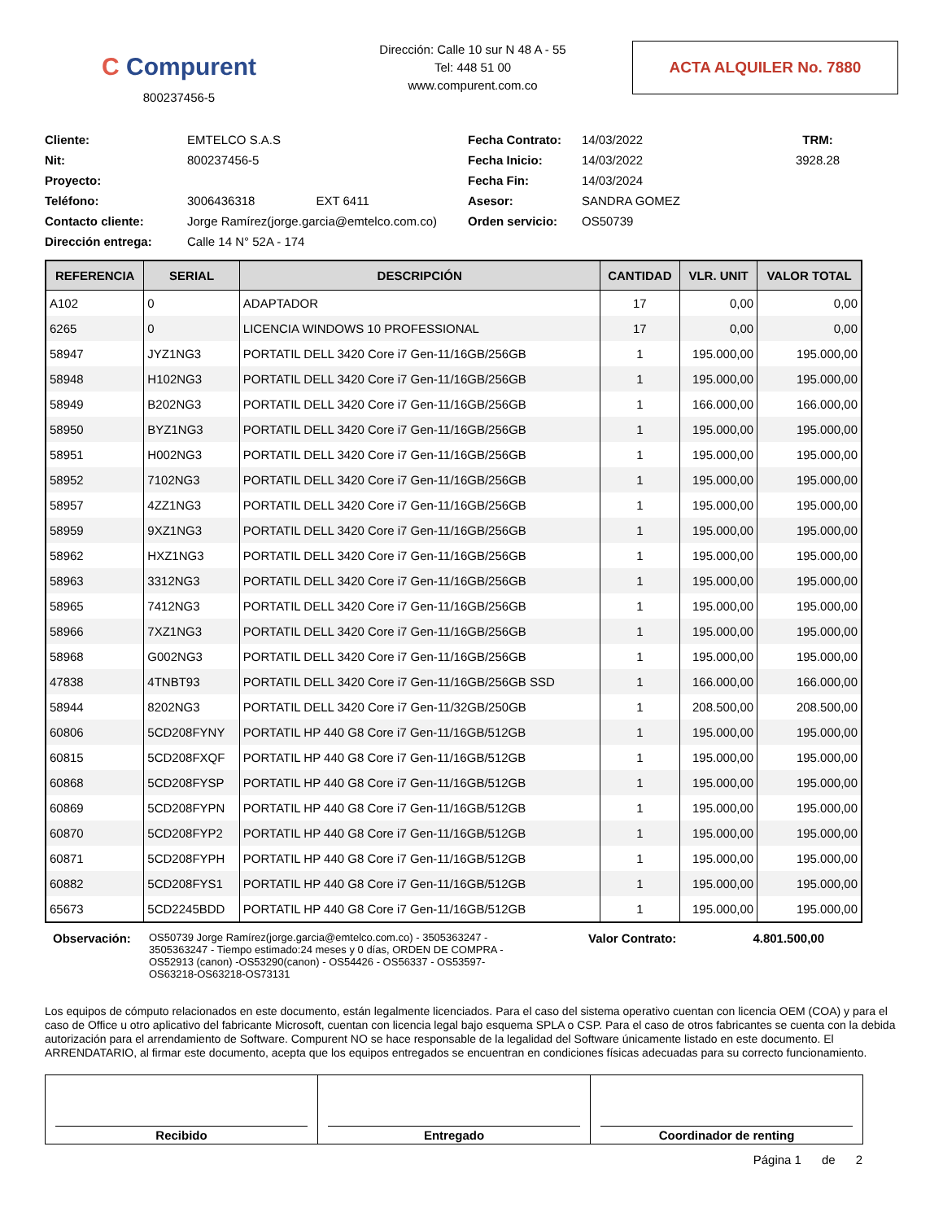C Compurent
800237456-5
Dirección: Calle 10 sur N 48 A - 55
Tel: 448 51 00
www.compurent.com.co
ACTA ALQUILER No. 7880
Cliente:
EMTELCO S.A.S
Fecha Contrato:
14/03/2022
TRM: Nit:
800237456-5
Fecha Inicio:
14/03/2022
3928.28
Proyecto:
Fecha Fin:
14/03/2024
Teléfono:
3006436318 EXT 6411
Asesor:
SANDRA GOMEZ
Contacto cliente:
Jorge Ramírez(jorge.garcia@emtelco.com.co)
Orden servicio:
OS50739
Dirección entrega:
Calle 14 N° 52A - 174
| REFERENCIA | SERIAL | DESCRIPCIÓN | CANTIDAD | VLR. UNIT | VALOR TOTAL |
| --- | --- | --- | --- | --- | --- |
| A102 | 0 | ADAPTADOR | 17 | 0,00 | 0,00 |
| 6265 | 0 | LICENCIA WINDOWS 10 PROFESSIONAL | 17 | 0,00 | 0,00 |
| 58947 | JYZ1NG3 | PORTATIL DELL 3420 Core i7 Gen-11/16GB/256GB | 1 | 195.000,00 | 195.000,00 |
| 58948 | H102NG3 | PORTATIL DELL 3420 Core i7 Gen-11/16GB/256GB | 1 | 195.000,00 | 195.000,00 |
| 58949 | B202NG3 | PORTATIL DELL 3420 Core i7 Gen-11/16GB/256GB | 1 | 166.000,00 | 166.000,00 |
| 58950 | BYZ1NG3 | PORTATIL DELL 3420 Core i7 Gen-11/16GB/256GB | 1 | 195.000,00 | 195.000,00 |
| 58951 | H002NG3 | PORTATIL DELL 3420 Core i7 Gen-11/16GB/256GB | 1 | 195.000,00 | 195.000,00 |
| 58952 | 7102NG3 | PORTATIL DELL 3420 Core i7 Gen-11/16GB/256GB | 1 | 195.000,00 | 195.000,00 |
| 58957 | 4ZZ1NG3 | PORTATIL DELL 3420 Core i7 Gen-11/16GB/256GB | 1 | 195.000,00 | 195.000,00 |
| 58959 | 9XZ1NG3 | PORTATIL DELL 3420 Core i7 Gen-11/16GB/256GB | 1 | 195.000,00 | 195.000,00 |
| 58962 | HXZ1NG3 | PORTATIL DELL 3420 Core i7 Gen-11/16GB/256GB | 1 | 195.000,00 | 195.000,00 |
| 58963 | 3312NG3 | PORTATIL DELL 3420 Core i7 Gen-11/16GB/256GB | 1 | 195.000,00 | 195.000,00 |
| 58965 | 7412NG3 | PORTATIL DELL 3420 Core i7 Gen-11/16GB/256GB | 1 | 195.000,00 | 195.000,00 |
| 58966 | 7XZ1NG3 | PORTATIL DELL 3420 Core i7 Gen-11/16GB/256GB | 1 | 195.000,00 | 195.000,00 |
| 58968 | G002NG3 | PORTATIL DELL 3420 Core i7 Gen-11/16GB/256GB | 1 | 195.000,00 | 195.000,00 |
| 47838 | 4TNBT93 | PORTATIL DELL 3420 Core i7 Gen-11/16GB/256GB SSD | 1 | 166.000,00 | 166.000,00 |
| 58944 | 8202NG3 | PORTATIL DELL 3420 Core i7 Gen-11/32GB/250GB | 1 | 208.500,00 | 208.500,00 |
| 60806 | 5CD208FYNY | PORTATIL HP 440 G8 Core i7 Gen-11/16GB/512GB | 1 | 195.000,00 | 195.000,00 |
| 60815 | 5CD208FXQF | PORTATIL HP 440 G8 Core i7 Gen-11/16GB/512GB | 1 | 195.000,00 | 195.000,00 |
| 60868 | 5CD208FYSP | PORTATIL HP 440 G8 Core i7 Gen-11/16GB/512GB | 1 | 195.000,00 | 195.000,00 |
| 60869 | 5CD208FYPN | PORTATIL HP 440 G8 Core i7 Gen-11/16GB/512GB | 1 | 195.000,00 | 195.000,00 |
| 60870 | 5CD208FYP2 | PORTATIL HP 440 G8 Core i7 Gen-11/16GB/512GB | 1 | 195.000,00 | 195.000,00 |
| 60871 | 5CD208FYPH | PORTATIL HP 440 G8 Core i7 Gen-11/16GB/512GB | 1 | 195.000,00 | 195.000,00 |
| 60882 | 5CD208FYS1 | PORTATIL HP 440 G8 Core i7 Gen-11/16GB/512GB | 1 | 195.000,00 | 195.000,00 |
| 65673 | 5CD2245BDD | PORTATIL HP 440 G8 Core i7 Gen-11/16GB/512GB | 1 | 195.000,00 | 195.000,00 |
Observación:
OS50739 Jorge Ramírez(jorge.garcia@emtelco.com.co) - 3505363247 - 3505363247 - Tiempo estimado:24 meses y 0 días, ORDEN DE COMPRA -OS52913 (canon) -OS53290(canon) - OS54426 - OS56337 - OS53597- OS63218-OS63218-OS73131
Valor Contrato: 4.801.500,00
Los equipos de cómputo relacionados en este documento, están legalmente licenciados. Para el caso del sistema operativo cuentan con licencia OEM (COA) y para el caso de Office u otro aplicativo del fabricante Microsoft, cuentan con licencia legal bajo esquema SPLA o CSP. Para el caso de otros fabricantes se cuenta con la debida autorización para el arrendamiento de Software. Compurent NO se hace responsable de la legalidad del Software únicamente listado en este documento. El ARRENDATARIO, al firmar este documento, acepta que los equipos entregados se encuentran en condiciones físicas adecuadas para su correcto funcionamiento.
Recibido Entregado Coordinador de renting
Página 1 de 2